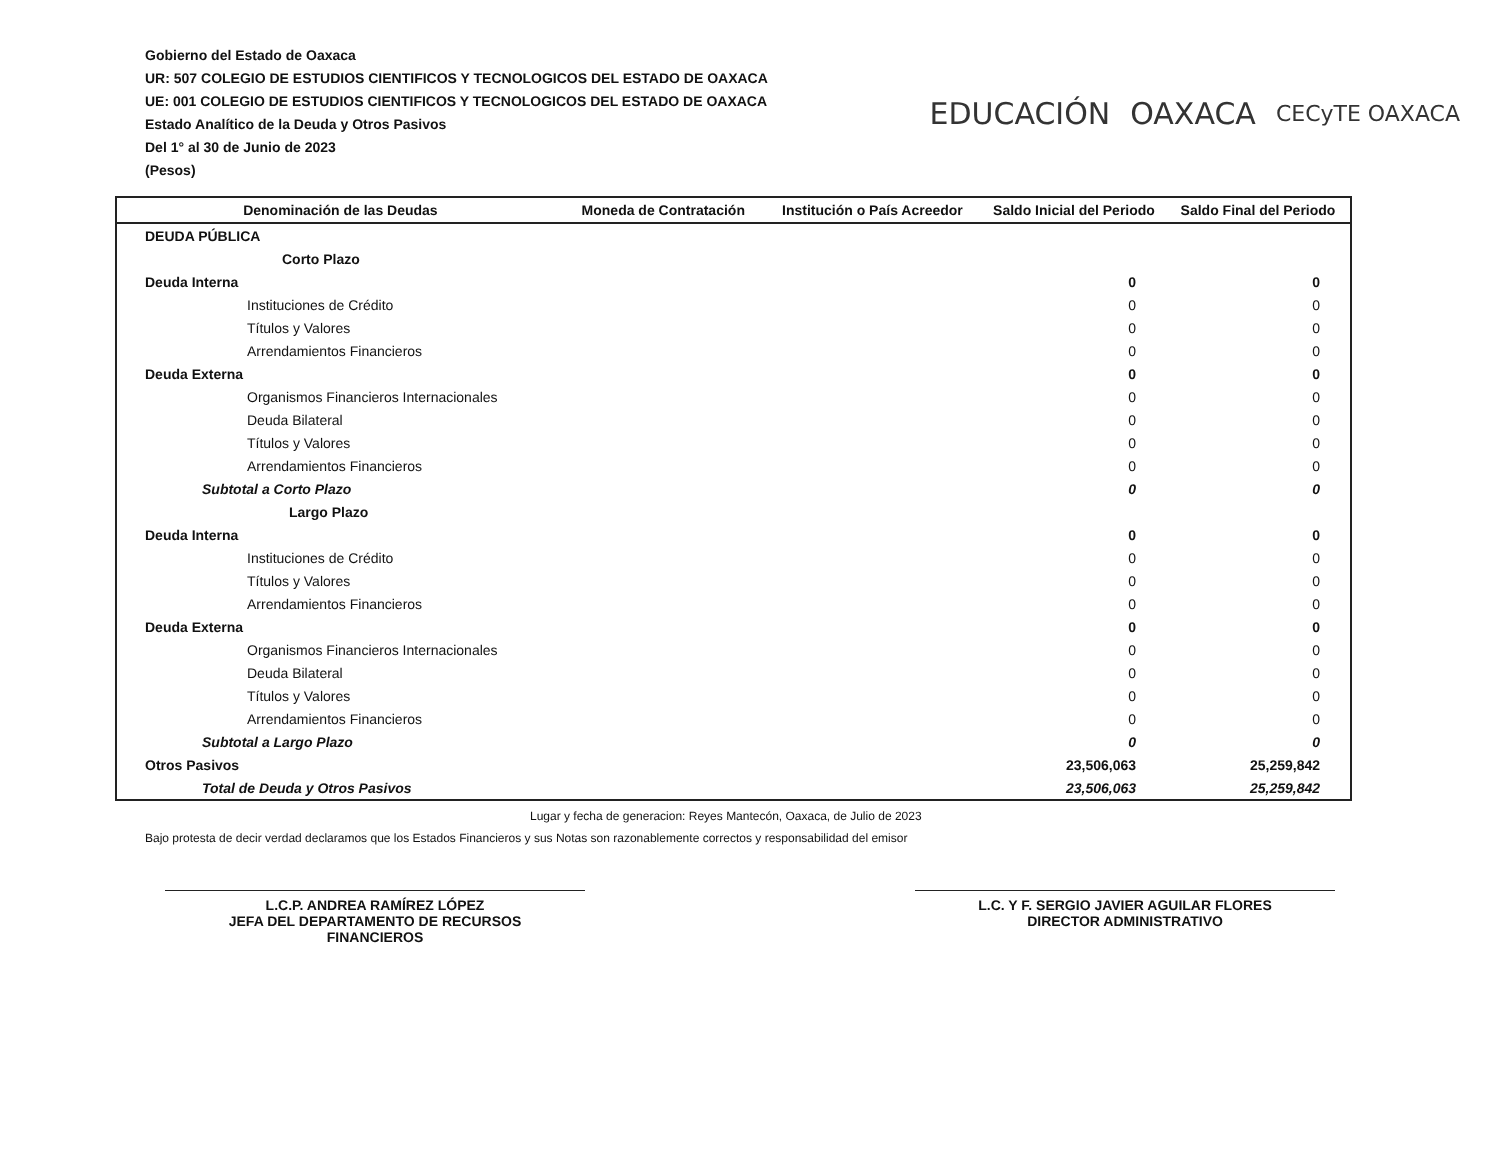Gobierno del Estado de Oaxaca
UR: 507 COLEGIO DE ESTUDIOS CIENTIFICOS Y TECNOLOGICOS DEL ESTADO DE OAXACA
UE: 001 COLEGIO DE ESTUDIOS CIENTIFICOS Y TECNOLOGICOS DEL ESTADO DE OAXACA
Estado Analítico de la Deuda y Otros Pasivos
Del 1° al 30 de Junio de 2023
(Pesos)
EDUCACIÓN OAXACA CECyTE OAXACA
| Denominación de las Deudas | Moneda de Contratación | Institución o País Acreedor | Saldo Inicial del Periodo | Saldo Final del Periodo |
| --- | --- | --- | --- | --- |
| DEUDA PÚBLICA | | | | |
| Corto Plazo | | | | |
| Deuda Interna | | | 0 | 0 |
| Instituciones de Crédito | | | 0 | 0 |
| Títulos y Valores | | | 0 | 0 |
| Arrendamientos Financieros | | | 0 | 0 |
| Deuda Externa | | | 0 | 0 |
| Organismos Financieros Internacionales | | | 0 | 0 |
| Deuda Bilateral | | | 0 | 0 |
| Títulos y Valores | | | 0 | 0 |
| Arrendamientos Financieros | | | 0 | 0 |
| Subtotal a Corto Plazo | | | 0 | 0 |
| Largo Plazo | | | | |
| Deuda Interna | | | 0 | 0 |
| Instituciones de Crédito | | | 0 | 0 |
| Títulos y Valores | | | 0 | 0 |
| Arrendamientos Financieros | | | 0 | 0 |
| Deuda Externa | | | 0 | 0 |
| Organismos Financieros Internacionales | | | 0 | 0 |
| Deuda Bilateral | | | 0 | 0 |
| Títulos y Valores | | | 0 | 0 |
| Arrendamientos Financieros | | | 0 | 0 |
| Subtotal a Largo Plazo | | | 0 | 0 |
| Otros Pasivos | | | 23,506,063 | 25,259,842 |
| Total de Deuda y Otros Pasivos | | | 23,506,063 | 25,259,842 |
Lugar y fecha de generacion: Reyes Mantecón, Oaxaca, de Julio de 2023
Bajo protesta de decir verdad declaramos que los Estados Financieros y sus Notas son razonablemente correctos y responsabilidad del emisor
L.C.P. ANDREA RAMÍREZ LÓPEZ
JEFA DEL DEPARTAMENTO DE RECURSOS
FINANCIEROS
L.C. Y F. SERGIO JAVIER AGUILAR FLORES
DIRECTOR ADMINISTRATIVO